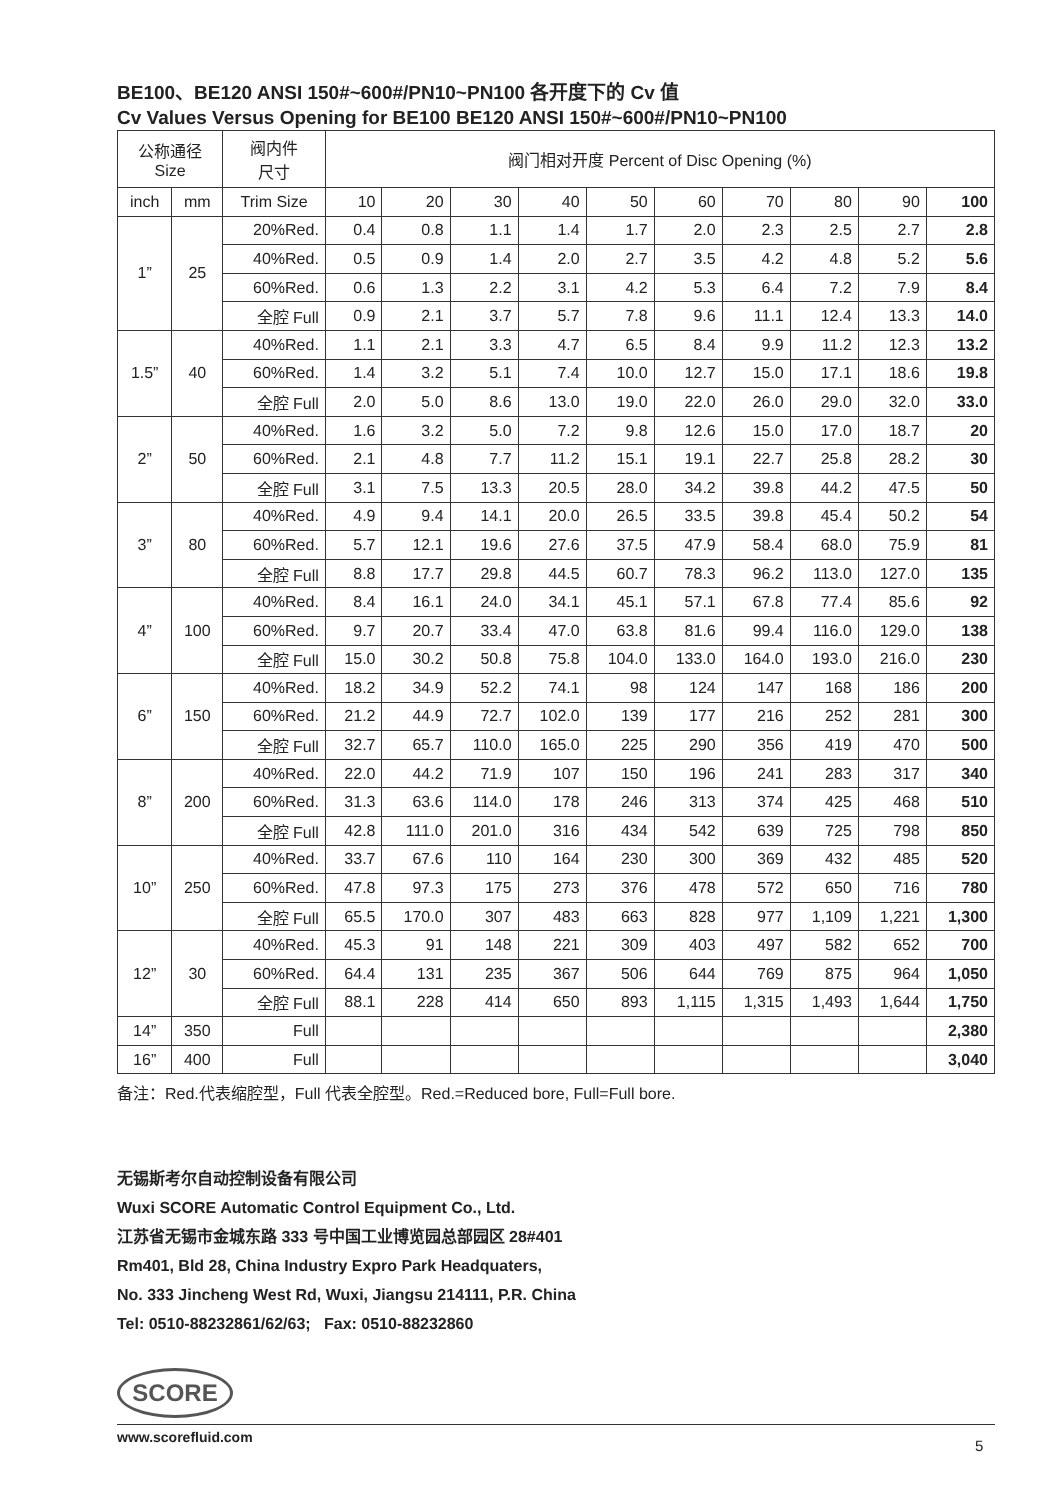BE100、BE120 ANSI 150#~600#/PN10~PN100 各开度下的 Cv 值
Cv Values Versus Opening for BE100 BE120 ANSI 150#~600#/PN10~PN100
| 公称通径 Size | | 阀内件 尺寸 | 阀门相对开度 Percent of Disc Opening (%) | | | | | | | | | |
| --- | --- | --- | --- | --- | --- | --- | --- | --- | --- | --- | --- | --- |
| inch | mm | Trim Size | 10 | 20 | 30 | 40 | 50 | 60 | 70 | 80 | 90 | 100 |
| 1” | 25 | 20%Red. | 0.4 | 0.8 | 1.1 | 1.4 | 1.7 | 2.0 | 2.3 | 2.5 | 2.7 | 2.8 |
| | | 40%Red. | 0.5 | 0.9 | 1.4 | 2.0 | 2.7 | 3.5 | 4.2 | 4.8 | 5.2 | 5.6 |
| | | 60%Red. | 0.6 | 1.3 | 2.2 | 3.1 | 4.2 | 5.3 | 6.4 | 7.2 | 7.9 | 8.4 |
| | | 全腔 Full | 0.9 | 2.1 | 3.7 | 5.7 | 7.8 | 9.6 | 11.1 | 12.4 | 13.3 | 14.0 |
| 1.5” | 40 | 40%Red. | 1.1 | 2.1 | 3.3 | 4.7 | 6.5 | 8.4 | 9.9 | 11.2 | 12.3 | 13.2 |
| | | 60%Red. | 1.4 | 3.2 | 5.1 | 7.4 | 10.0 | 12.7 | 15.0 | 17.1 | 18.6 | 19.8 |
| | | 全腔 Full | 2.0 | 5.0 | 8.6 | 13.0 | 19.0 | 22.0 | 26.0 | 29.0 | 32.0 | 33.0 |
| 2” | 50 | 40%Red. | 1.6 | 3.2 | 5.0 | 7.2 | 9.8 | 12.6 | 15.0 | 17.0 | 18.7 | 20 |
| | | 60%Red. | 2.1 | 4.8 | 7.7 | 11.2 | 15.1 | 19.1 | 22.7 | 25.8 | 28.2 | 30 |
| | | 全腔 Full | 3.1 | 7.5 | 13.3 | 20.5 | 28.0 | 34.2 | 39.8 | 44.2 | 47.5 | 50 |
| 3” | 80 | 40%Red. | 4.9 | 9.4 | 14.1 | 20.0 | 26.5 | 33.5 | 39.8 | 45.4 | 50.2 | 54 |
| | | 60%Red. | 5.7 | 12.1 | 19.6 | 27.6 | 37.5 | 47.9 | 58.4 | 68.0 | 75.9 | 81 |
| | | 全腔 Full | 8.8 | 17.7 | 29.8 | 44.5 | 60.7 | 78.3 | 96.2 | 113.0 | 127.0 | 135 |
| 4” | 100 | 40%Red. | 8.4 | 16.1 | 24.0 | 34.1 | 45.1 | 57.1 | 67.8 | 77.4 | 85.6 | 92 |
| | | 60%Red. | 9.7 | 20.7 | 33.4 | 47.0 | 63.8 | 81.6 | 99.4 | 116.0 | 129.0 | 138 |
| | | 全腔 Full | 15.0 | 30.2 | 50.8 | 75.8 | 104.0 | 133.0 | 164.0 | 193.0 | 216.0 | 230 |
| 6” | 150 | 40%Red. | 18.2 | 34.9 | 52.2 | 74.1 | 98 | 124 | 147 | 168 | 186 | 200 |
| | | 60%Red. | 21.2 | 44.9 | 72.7 | 102.0 | 139 | 177 | 216 | 252 | 281 | 300 |
| | | 全腔 Full | 32.7 | 65.7 | 110.0 | 165.0 | 225 | 290 | 356 | 419 | 470 | 500 |
| 8” | 200 | 40%Red. | 22.0 | 44.2 | 71.9 | 107 | 150 | 196 | 241 | 283 | 317 | 340 |
| | | 60%Red. | 31.3 | 63.6 | 114.0 | 178 | 246 | 313 | 374 | 425 | 468 | 510 |
| | | 全腔 Full | 42.8 | 111.0 | 201.0 | 316 | 434 | 542 | 639 | 725 | 798 | 850 |
| 10” | 250 | 40%Red. | 33.7 | 67.6 | 110 | 164 | 230 | 300 | 369 | 432 | 485 | 520 |
| | | 60%Red. | 47.8 | 97.3 | 175 | 273 | 376 | 478 | 572 | 650 | 716 | 780 |
| | | 全腔 Full | 65.5 | 170.0 | 307 | 483 | 663 | 828 | 977 | 1,109 | 1,221 | 1,300 |
| 12” | 30 | 40%Red. | 45.3 | 91 | 148 | 221 | 309 | 403 | 497 | 582 | 652 | 700 |
| | | 60%Red. | 64.4 | 131 | 235 | 367 | 506 | 644 | 769 | 875 | 964 | 1,050 |
| | | 全腔 Full | 88.1 | 228 | 414 | 650 | 893 | 1,115 | 1,315 | 1,493 | 1,644 | 1,750 |
| 14” | 350 | Full | | | | | | | | | | 2,380 |
| 16” | 400 | Full | | | | | | | | | | 3,040 |
备注：Red.代表缩腔型，Full 代表全腔型。Red.=Reduced bore, Full=Full bore.
无锡斯考尔自动控制设备有限公司
Wuxi SCORE Automatic Control Equipment Co., Ltd.
江苏省无锡市金城东路 333 号中国工业博览园总部园区 28#401
Rm401, Bld 28, China Industry Expro Park Headquaters,
No. 333 Jincheng West Rd, Wuxi, Jiangsu 214111, P.R. China
Tel: 0510-88232861/62/63; Fax: 0510-88232860
SCORE
www.scorefluid.com
5